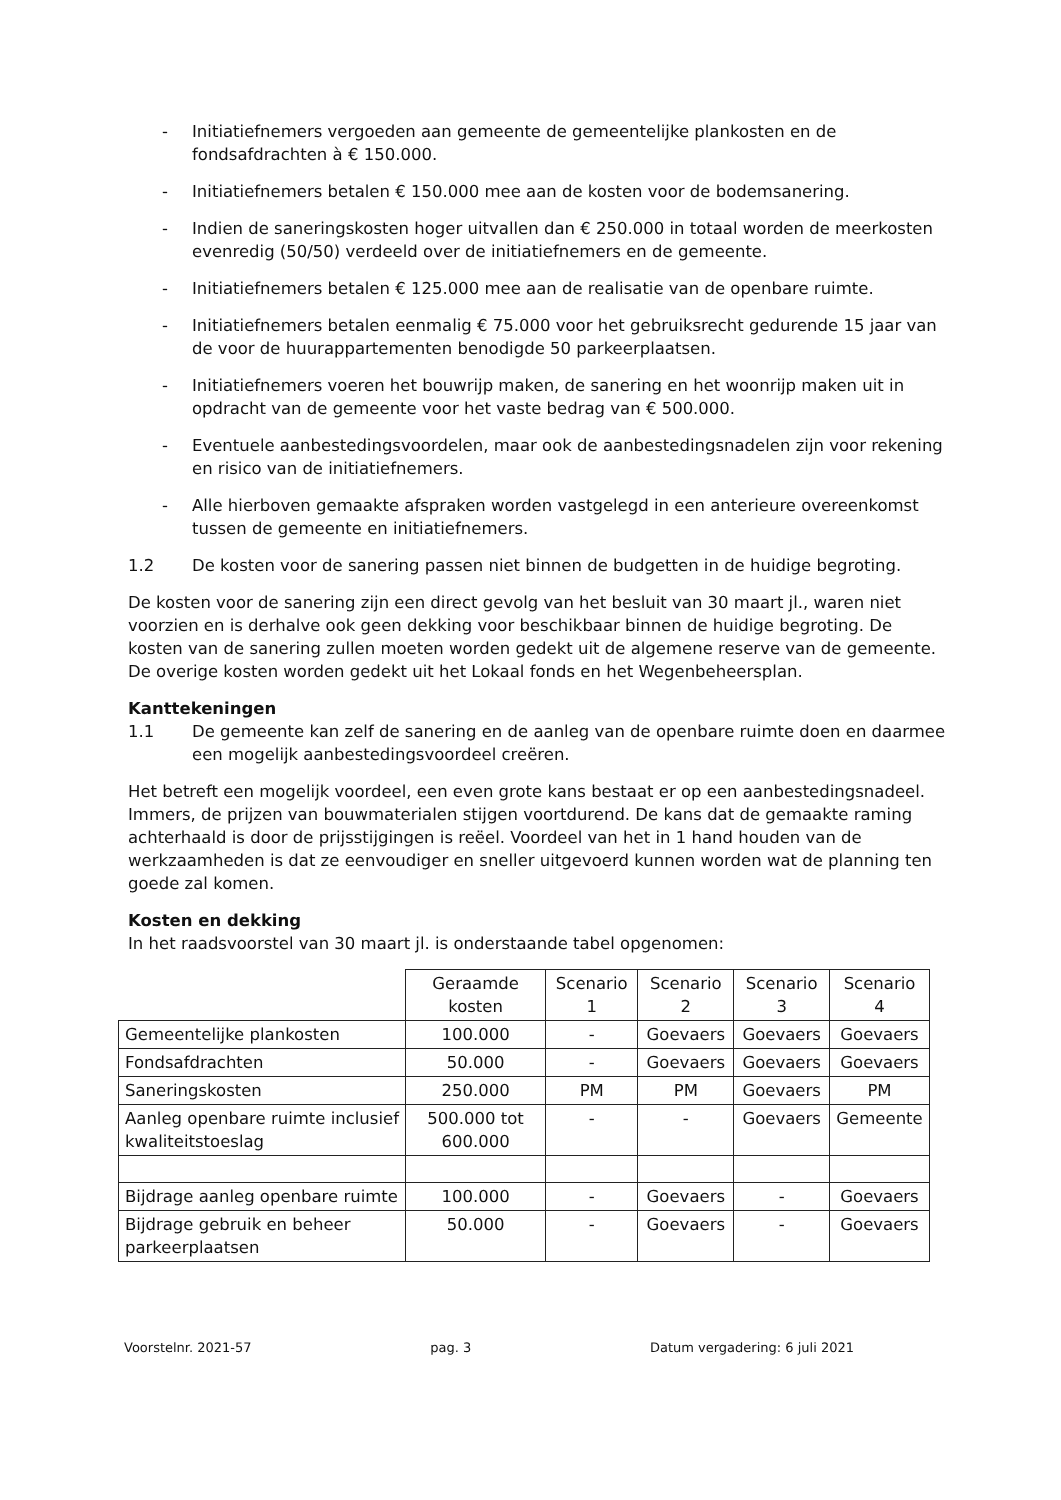- Initiatiefnemers vergoeden aan gemeente de gemeentelijke plankosten en de fondsafdrachten à € 150.000.
- Initiatiefnemers betalen € 150.000 mee aan de kosten voor de bodemsanering.
- Indien de saneringskosten hoger uitvallen dan € 250.000 in totaal worden de meerkosten evenredig (50/50) verdeeld over de initiatiefnemers en de gemeente.
- Initiatiefnemers betalen € 125.000 mee aan de realisatie van de openbare ruimte.
- Initiatiefnemers betalen eenmalig € 75.000 voor het gebruiksrecht gedurende 15 jaar van de voor de huurappartementen benodigde 50 parkeerplaatsen.
- Initiatiefnemers voeren het bouwrijp maken, de sanering en het woonrijp maken uit in opdracht van de gemeente voor het vaste bedrag van € 500.000.
- Eventuele aanbestedingsvoordelen, maar ook de aanbestedingsnadelen zijn voor rekening en risico van de initiatiefnemers.
- Alle hierboven gemaakte afspraken worden vastgelegd in een anterieure overeenkomst tussen de gemeente en initiatiefnemers.
1.2 De kosten voor de sanering passen niet binnen de budgetten in de huidige begroting.
De kosten voor de sanering zijn een direct gevolg van het besluit van 30 maart jl., waren niet voorzien en is derhalve ook geen dekking voor beschikbaar binnen de huidige begroting. De kosten van de sanering zullen moeten worden gedekt uit de algemene reserve van de gemeente. De overige kosten worden gedekt uit het Lokaal fonds en het Wegenbeheersplan.
Kanttekeningen
1.1 De gemeente kan zelf de sanering en de aanleg van de openbare ruimte doen en daarmee een mogelijk aanbestedingsvoordeel creëren.
Het betreft een mogelijk voordeel, een even grote kans bestaat er op een aanbestedingsnadeel. Immers, de prijzen van bouwmaterialen stijgen voortdurend. De kans dat de gemaakte raming achterhaald is door de prijsstijgingen is reëel. Voordeel van het in 1 hand houden van de werkzaamheden is dat ze eenvoudiger en sneller uitgevoerd kunnen worden wat de planning ten goede zal komen.
Kosten en dekking
In het raadsvoorstel van 30 maart jl. is onderstaande tabel opgenomen:
| | Geraamde kosten | Scenario 1 | Scenario 2 | Scenario 3 | Scenario 4 |
| --- | --- | --- | --- | --- | --- |
| Gemeentelijke plankosten | 100.000 | - | Goevaers | Goevaers | Goevaers |
| Fondsafdrachten | 50.000 | - | Goevaers | Goevaers | Goevaers |
| Saneringskosten | 250.000 | PM | PM | Goevaers | PM |
| Aanleg openbare ruimte inclusief kwaliteitstoeslag | 500.000 tot 600.000 | - | - | Goevaers | Gemeente |
| Bijdrage aanleg openbare ruimte | 100.000 | - | Goevaers | - | Goevaers |
| Bijdrage gebruik en beheer parkeerplaatsen | 50.000 | - | Goevaers | - | Goevaers |
Voorstelnr. 2021-57 pag. 3 Datum vergadering: 6 juli 2021